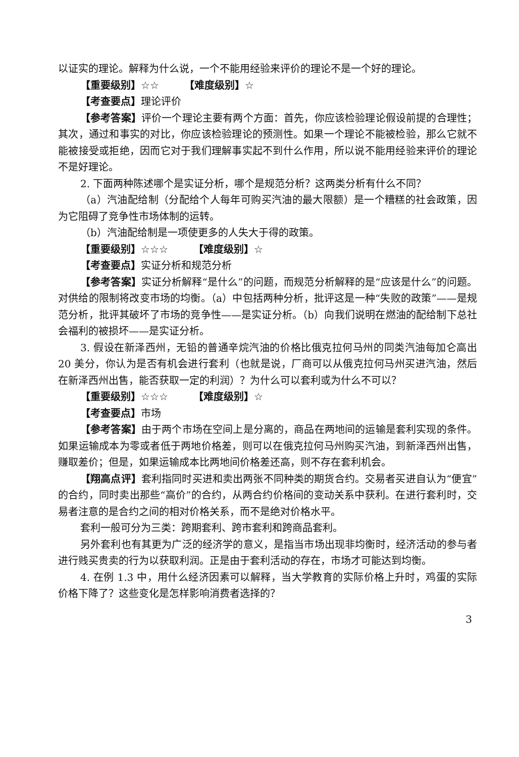以证实的理论。解释为什么说，一个不能用经验来评价的理论不是一个好的理论。
【重要级别】☆☆　　　【难度级别】☆
【考查要点】理论评价
【参考答案】评价一个理论主要有两个方面：首先，你应该检验理论假设前提的合理性；其次，通过和事实的对比，你应该检验理论的预测性。如果一个理论不能被检验，那么它就不能被接受或拒绝，因而它对于我们理解事实起不到什么作用，所以说不能用经验来评价的理论不是好理论。
2. 下面两种陈述哪个是实证分析，哪个是规范分析？这两类分析有什么不同？
（a）汽油配给制（分配给个人每年可购买汽油的最大限额）是一个糟糕的社会政策，因为它阻碍了竞争性市场体制的运转。
（b）汽油配给制是一项使更多的人失大于得的政策。
【重要级别】☆☆☆　　　【难度级别】☆
【考查要点】实证分析和规范分析
【参考答案】实证分析解释“是什么”的问题，而规范分析解释的是“应该是什么”的问题。对供给的限制将改变市场的均衡。（a）中包括两种分析，批评这是一种“失败的政策”——是规范分析，批评其破坏了市场的竞争性——是实证分析。（b）向我们说明在燃油的配给制下总社会福利的被损坏——是实证分析。
3. 假设在新泽西州，无铅的普通辛烷汽油的价格比俄克拉何马州的同类汽油每加仑高出 20 美分，你认为是否有机会进行套利（也就是说，厂商可以从俄克拉何马州买进汽油，然后在新泽西州出售，能否获取一定的利润）？为什么可以套利或为什么不可以？
【重要级别】☆☆☆　　　【难度级别】☆
【考查要点】市场
【参考答案】由于两个市场在空间上是分离的，商品在两地间的运输是套利实现的条件。如果运输成本为零或者低于两地价格差，则可以在俄克拉何马州购买汽油，到新泽西州出售，赚取差价；但是，如果运输成本比两地间价格差还高，则不存在套利机会。
【翔高点评】套利指同时买进和卖出两张不同种类的期货合约。交易者买进自认为“便宜”的合约，同时卖出那些“高价”的合约，从两合约价格间的变动关系中获利。在进行套利时，交易者注意的是合约之间的相对价格关系，而不是绝对价格水平。
套利一般可分为三类：跨期套利、跨市套利和跨商品套利。
另外套利也有其更为广泛的经济学的意义，是指当市场出现非均衡时，经济活动的参与者进行贱买贵卖的行为以获取利润。正是由于套利活动的存在，市场才可能达到均衡。
4. 在例 1.3 中，用什么经济因素可以解释，当大学教育的实际价格上升时，鸡蛋的实际价格下降了？这些变化是怎样影响消费者选择的？
3